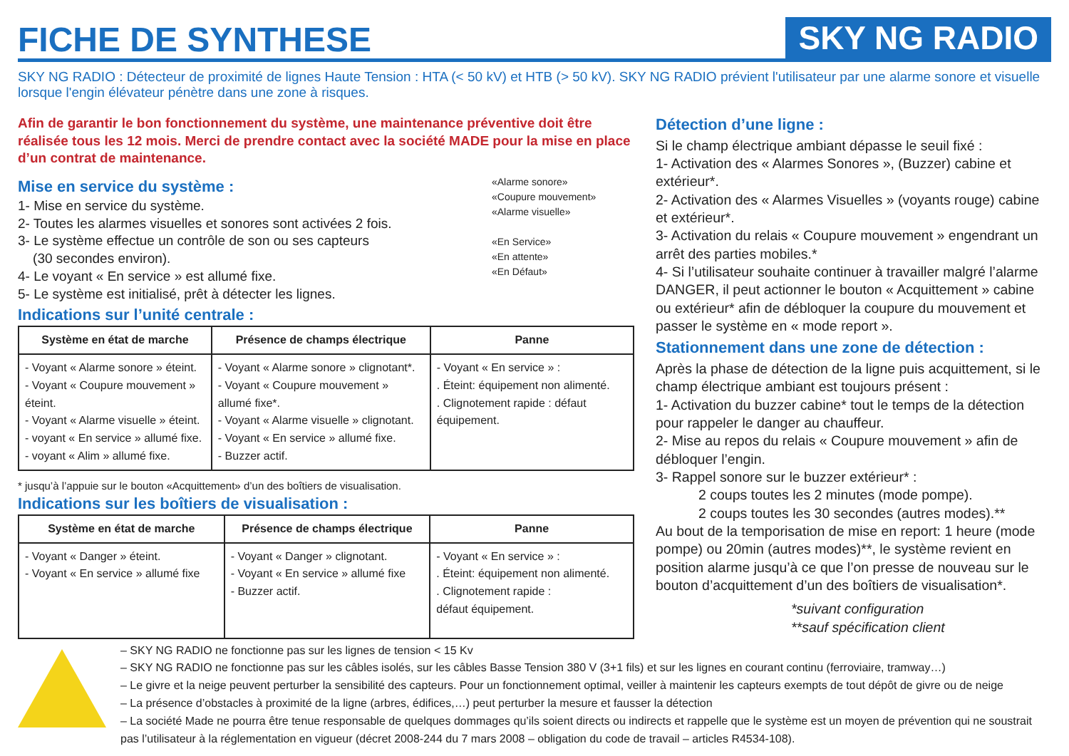FICHE DE SYNTHESE
SKY NG RADIO
SKY NG RADIO : Détecteur de proximité de lignes Haute Tension : HTA (< 50 kV) et HTB (> 50 kV). SKY NG RADIO prévient l'utilisateur par une alarme sonore et visuelle lorsque l'engin élévateur pénètre dans une zone à risques.
Afin de garantir le bon fonctionnement du système, une maintenance préventive doit être réalisée tous les 12 mois. Merci de prendre contact avec la société MADE pour la mise en place d’un contrat de maintenance.
Mise en service du système :
1- Mise en service du système.
2- Toutes les alarmes visuelles et sonores sont activées 2 fois.
3- Le système effectue un contrôle de son ou ses capteurs
(30 secondes environ).
4- Le voyant « En service » est allumé fixe.
5- Le système est initialisé, prêt à détecter les lignes.
Indications sur l’unité centrale :
«Alarme sonore»
«Coupure mouvement»
«Alarme visuelle»
«En Service»
«En attente»
«En Défaut»
| Système en état de marche | Présence de champs électrique | Panne |
| --- | --- | --- |
| - Voyant « Alarme sonore » éteint. - Voyant « Coupure mouvement » éteint. - Voyant « Alarme visuelle » éteint. - voyant « En service » allumé fixe. - voyant « Alim » allumé fixe. | - Voyant « Alarme sonore » clignotant*. - Voyant « Coupure mouvement » allumé fixe*. - Voyant « Alarme visuelle » clignotant. - Voyant « En service » allumé fixe. - Buzzer actif. | - Voyant « En service » : . Éteint: équipement non alimenté. . Clignotement rapide : défaut équipement. |
* jusqu’à l’appuie sur le bouton «Acquittement» d’un des boîtiers de visualisation.
Indications sur les boîtiers de visualisation :
| Système en état de marche | Présence de champs électrique | Panne |
| --- | --- | --- |
| - Voyant « Danger » éteint. - Voyant « En service » allumé fixe | - Voyant « Danger » clignotant. - Voyant « En service » allumé fixe - Buzzer actif. | - Voyant « En service » : . Éteint: équipement non alimenté. . Clignotement rapide : défaut équipement. |
Détection d’une ligne :
Si le champ électrique ambiant dépasse le seuil fixé :
1- Activation des « Alarmes Sonores », (Buzzer) cabine et extérieur*.
2- Activation des « Alarmes Visuelles » (voyants rouge) cabine et extérieur*.
3- Activation du relais « Coupure mouvement » engendrant un arrêt des parties mobiles.*
4- Si l’utilisateur souhaite continuer à travailler malgré l’alarme DANGER, il peut actionner le bouton « Acquittement » cabine ou extérieur* afin de débloquer la coupure du mouvement et passer le système en « mode report ».
Stationnement dans une zone de détection :
Après la phase de détection de la ligne puis acquittement, si le champ électrique ambiant est toujours présent :
1- Activation du buzzer cabine* tout le temps de la détection pour rappeler le danger au chauffeur.
2- Mise au repos du relais « Coupure mouvement » afin de débloquer l’engin.
3- Rappel sonore sur le buzzer extérieur* :
2 coups toutes les 2 minutes (mode pompe).
2 coups toutes les 30 secondes (autres modes).**
Au bout de la temporisation de mise en report: 1 heure (mode pompe) ou 20min (autres modes)**, le système revient en position alarme jusqu’à ce que l’on presse de nouveau sur le bouton d’acquittement d’un des boîtiers de visualisation*.
*suivant configuration
**sauf spécification client
– SKY NG RADIO ne fonctionne pas sur les lignes de tension < 15 Kv
– SKY NG RADIO ne fonctionne pas sur les câbles isolés, sur les câbles Basse Tension 380 V (3+1 fils) et sur les lignes en courant continu (ferroviaire, tramway…)
– Le givre et la neige peuvent perturber la sensibilité des capteurs. Pour un fonctionnement optimal, veiller à maintenir les capteurs exempts de tout dépôt de givre ou de neige
– La présence d’obstacles à proximité de la ligne (arbres, édifices,…) peut perturber la mesure et fausser la détection
– La société Made ne pourra être tenue responsable de quelques dommages qu’ils soient directs ou indirects et rappelle que le système est un moyen de prévention qui ne soustrait pas l’utilisateur à la réglementation en vigueur (décret 2008-244 du 7 mars 2008 – obligation du code de travail – articles R4534-108).